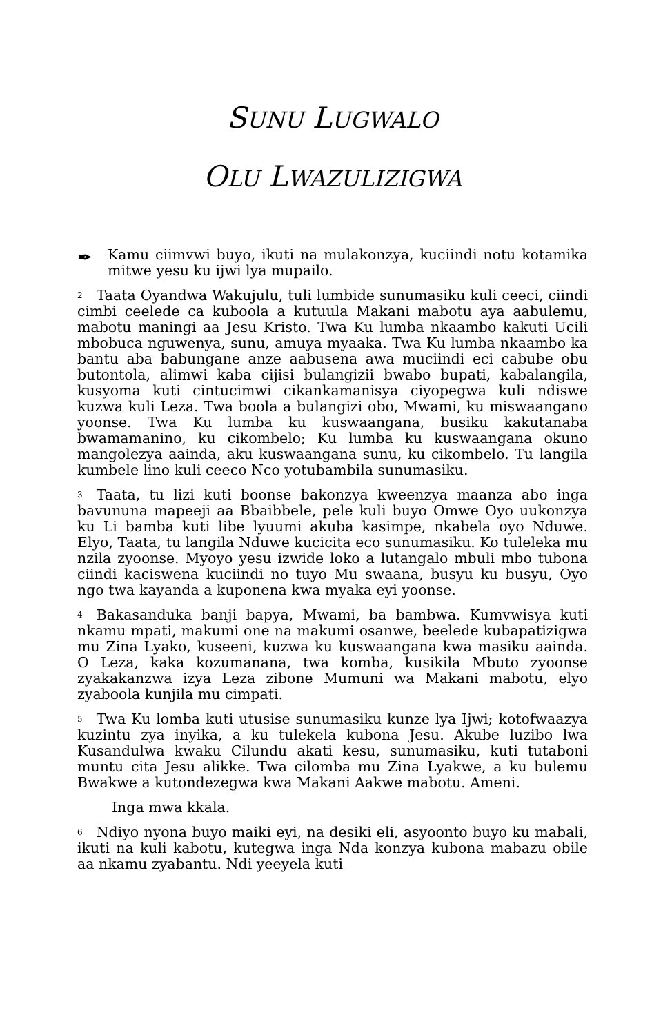SUNU LUGWALO
OLU LWAZULIZIGWA
✒
Kamu ciimvwi buyo, ikuti na mulakonzya, kuciindi notu kotamika mitwe yesu ku ijwi lya mupailo.
<sup>2</sup> Taata Oyandwa Wakujulu, tuli lumbide sunumasiku kuli ceeci, ciindi cimbi ceelede ca kuboola a kutuula Makani mabotu aya aabulemu, mabotu maningi aa Jesu Kristo. Twa Ku lumba nkaambo kakuti Ucili mbobuca nguwenya, sunu, amuya myaaka. Twa Ku lumba nkaambo ka bantu aba babungane anze aabusena awa muciindi eci cabube obu butontola, alimwi kaba cijisi bulangizii bwabo bupati, kabalangila, kusyoma kuti cintucimwi cikankamanisya ciyopegwa kuli ndiswe kuzwa kuli Leza. Twa boola a bulangizi obo, Mwami, ku miswaangano yoonse. Twa Ku lumba ku kuswaangana, busiku kakutanaba bwamamanino, ku cikombelo; Ku lumba ku kuswaangana okuno mangolezya aainda, aku kuswaangana sunu, ku cikombelo. Tu langila kumbele lino kuli ceeco Nco yotubambila sunumasiku.
<sup>3</sup> Taata, tu lizi kuti boonse bakonzya kweenzya maanza abo inga bavununa mapeeji aa Bbaibbele, pele kuli buyo Omwe Oyo uukonzya ku Li bamba kuti libe lyuumi akuba kasimpe, nkabela oyo Nduwe. Elyo, Taata, tu langila Nduwe kucicita eco sunumasiku. Ko tuleleka mu nzila zyoonse. Myoyo yesu izwide loko a lutangalo mbuli mbo tubona ciindi kaciswena kuciindi no tuyo Mu swaana, busyu ku busyu, Oyo ngo twa kayanda a kuponena kwa myaka eyi yoonse.
<sup>4</sup> Bakasanduka banji bapya, Mwami, ba bambwa. Kumvwisya kuti nkamu mpati, makumi one na makumi osanwe, beelede kubapatizigwa mu Zina Lyako, kuseeni, kuzwa ku kuswaangana kwa masiku aainda. O Leza, kaka kozumanana, twa komba, kusikila Mbuto zyoonse zyakakanzwa izya Leza zibone Mumuni wa Makani mabotu, elyo zyaboola kunjila mu cimpati.
<sup>5</sup> Twa Ku lomba kuti utusise sunumasiku kunze lya Ijwi; kotofwaazya kuzintu zya inyika, a ku tulekela kubona Jesu. Akube luzibo lwa Kusandulwa kwaku Cilundu akati kesu, sunumasiku, kuti tutaboni muntu cita Jesu alikke. Twa cilomba mu Zina Lyakwe, a ku bulemu Bwakwe a kutondezegwa kwa Makani Aakwe mabotu. Ameni.
Inga mwa kkala.
<sup>6</sup> Ndiyo nyona buyo maiki eyi, na desiki eli, asyoonto buyo ku mabali, ikuti na kuli kabotu, kutegwa inga Nda konzya kubona mabazu obile aa nkamu zyabantu. Ndi yeeyela kuti